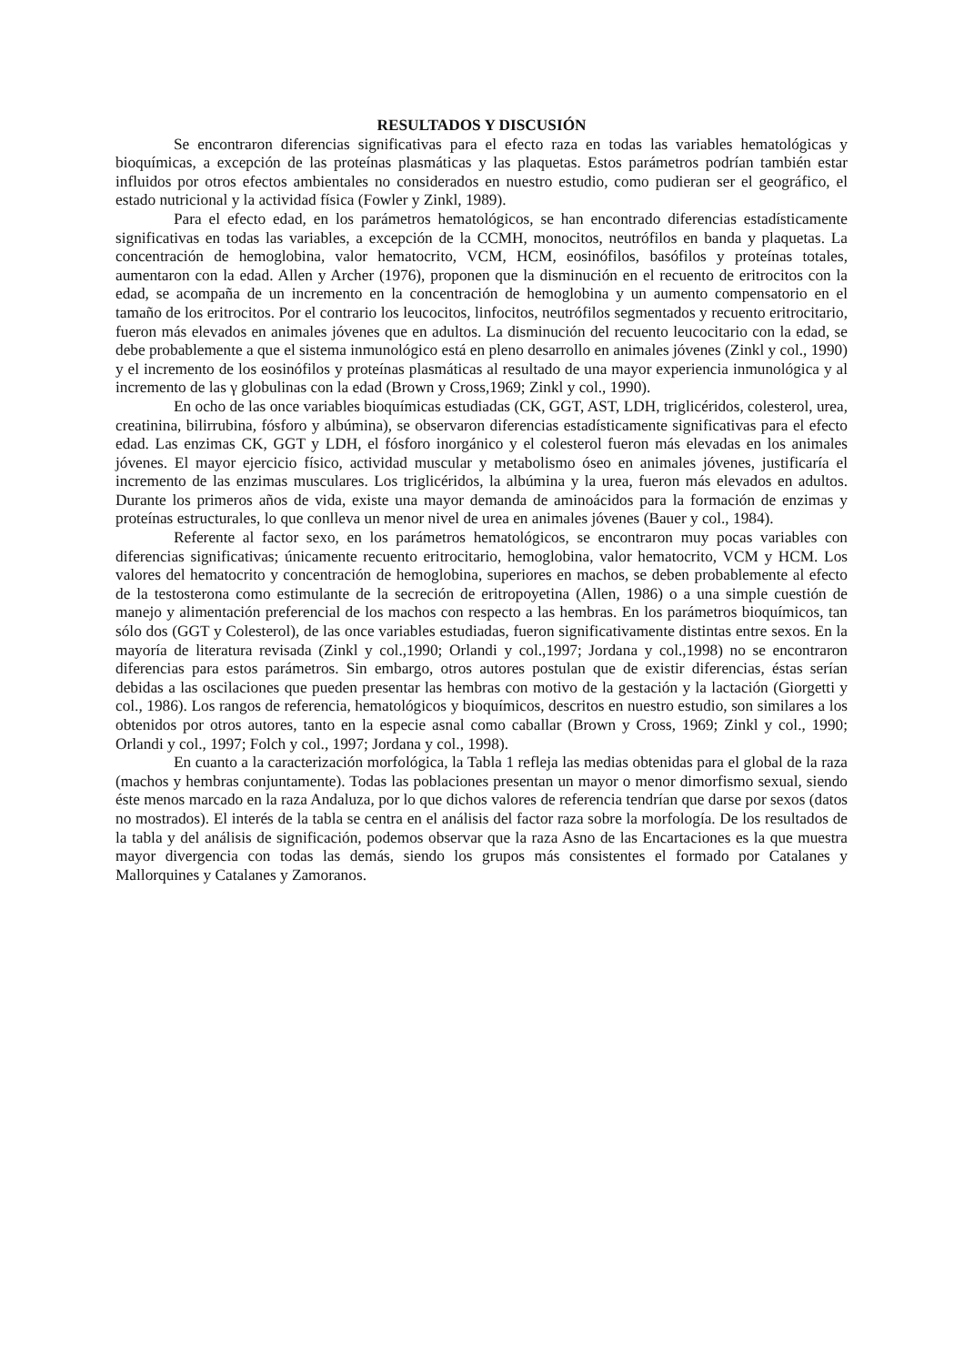RESULTADOS Y DISCUSIÓN
Se encontraron diferencias significativas para el efecto raza en todas las variables hematológicas y bioquímicas, a excepción de las proteínas plasmáticas y las plaquetas. Estos parámetros podrían también estar influidos por otros efectos ambientales no considerados en nuestro estudio, como pudieran ser el geográfico, el estado nutricional y la actividad física (Fowler y Zinkl, 1989).
Para el efecto edad, en los parámetros hematológicos, se han encontrado diferencias estadísticamente significativas en todas las variables, a excepción de la CCMH, monocitos, neutrófilos en banda y plaquetas. La concentración de hemoglobina, valor hematocrito, VCM, HCM, eosinófilos, basófilos y proteínas totales, aumentaron con la edad. Allen y Archer (1976), proponen que la disminución en el recuento de eritrocitos con la edad, se acompaña de un incremento en la concentración de hemoglobina y un aumento compensatorio en el tamaño de los eritrocitos. Por el contrario los leucocitos, linfocitos, neutrófilos segmentados y recuento eritrocitario, fueron más elevados en animales jóvenes que en adultos. La disminución del recuento leucocitario con la edad, se debe probablemente a que el sistema inmunológico está en pleno desarrollo en animales jóvenes (Zinkl y col., 1990) y el incremento de los eosinófilos y proteínas plasmáticas al resultado de una mayor experiencia inmunológica y al incremento de las γ globulinas con la edad (Brown y Cross,1969; Zinkl y col., 1990).
En ocho de las once variables bioquímicas estudiadas (CK, GGT, AST, LDH, triglicéridos, colesterol, urea, creatinina, bilirrubina, fósforo y albúmina), se observaron diferencias estadísticamente significativas para el efecto edad. Las enzimas CK, GGT y LDH, el fósforo inorgánico y el colesterol fueron más elevadas en los animales jóvenes. El mayor ejercicio físico, actividad muscular y metabolismo óseo en animales jóvenes, justificaría el incremento de las enzimas musculares. Los triglicéridos, la albúmina y la urea, fueron más elevados en adultos. Durante los primeros años de vida, existe una mayor demanda de aminoácidos para la formación de enzimas y proteínas estructurales, lo que conlleva un menor nivel de urea en animales jóvenes (Bauer y col., 1984).
Referente al factor sexo, en los parámetros hematológicos, se encontraron muy pocas variables con diferencias significativas; únicamente recuento eritrocitario, hemoglobina, valor hematocrito, VCM y HCM. Los valores del hematocrito y concentración de hemoglobina, superiores en machos, se deben probablemente al efecto de la testosterona como estimulante de la secreción de eritropoyetina (Allen, 1986) o a una simple cuestión de manejo y alimentación preferencial de los machos con respecto a las hembras. En los parámetros bioquímicos, tan sólo dos (GGT y Colesterol), de las once variables estudiadas, fueron significativamente distintas entre sexos. En la mayoría de literatura revisada (Zinkl y col.,1990; Orlandi y col.,1997; Jordana y col.,1998) no se encontraron diferencias para estos parámetros. Sin embargo, otros autores postulan que de existir diferencias, éstas serían debidas a las oscilaciones que pueden presentar las hembras con motivo de la gestación y la lactación (Giorgetti y col., 1986). Los rangos de referencia, hematológicos y bioquímicos, descritos en nuestro estudio, son similares a los obtenidos por otros autores, tanto en la especie asnal como caballar (Brown y Cross, 1969; Zinkl y col., 1990; Orlandi y col., 1997; Folch y col., 1997; Jordana y col., 1998).
En cuanto a la caracterización morfológica, la Tabla 1 refleja las medias obtenidas para el global de la raza (machos y hembras conjuntamente). Todas las poblaciones presentan un mayor o menor dimorfismo sexual, siendo éste menos marcado en la raza Andaluza, por lo que dichos valores de referencia tendrían que darse por sexos (datos no mostrados). El interés de la tabla se centra en el análisis del factor raza sobre la morfología. De los resultados de la tabla y del análisis de significación, podemos observar que la raza Asno de las Encartaciones es la que muestra mayor divergencia con todas las demás, siendo los grupos más consistentes el formado por Catalanes y Mallorquines y Catalanes y Zamoranos.